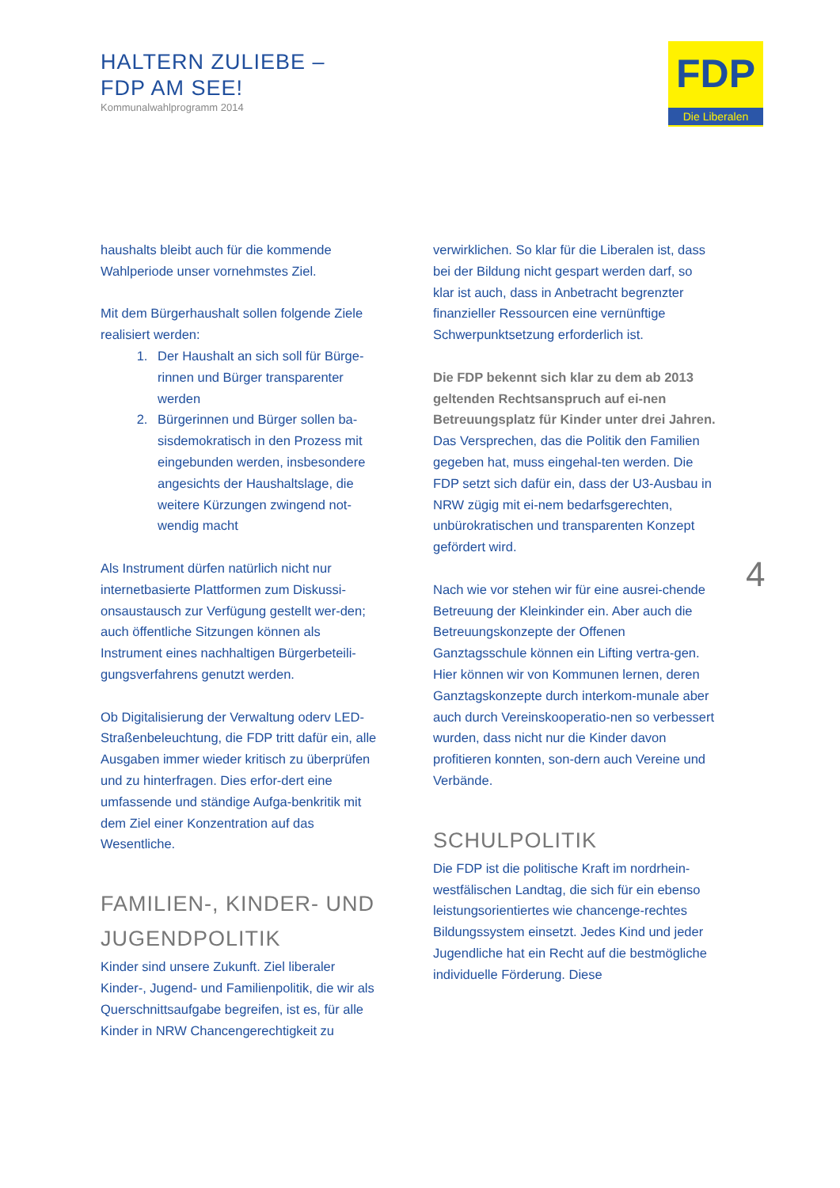HALTERN ZULIEBE –
FDP AM SEE!
Kommunalwahlprogramm 2014
FDP
Die Liberalen
haushalts bleibt auch für die kommende Wahlperiode unser vornehmstes Ziel.
Mit dem Bürgerhaushalt sollen folgende Ziele realisiert werden:
1. Der Haushalt an sich soll für Bürge-rinnen und Bürger transparenter werden
2. Bürgerinnen und Bürger sollen ba-sisdemokratisch in den Prozess mit eingebunden werden, insbesondere angesichts der Haushaltslage, die weitere Kürzungen zwingend not-wendig macht
Als Instrument dürfen natürlich nicht nur internetbasierte Plattformen zum Diskussi-onsaustausch zur Verfügung gestellt wer-den; auch öffentliche Sitzungen können als Instrument eines nachhaltigen Bürgerbeteili-gungsverfahrens genutzt werden.
Ob Digitalisierung der Verwaltung oderv LED-Straßenbeleuchtung, die FDP tritt dafür ein, alle Ausgaben immer wieder kritisch zu überprüfen und zu hinterfragen. Dies erfor-dert eine umfassende und ständige Aufga-benkritik mit dem Ziel einer Konzentration auf das Wesentliche.
FAMILIEN-, KINDER- UND JUGENDPOLITIK
Kinder sind unsere Zukunft. Ziel liberaler Kinder-, Jugend- und Familienpolitik, die wir als Querschnittsaufgabe begreifen, ist es, für alle Kinder in NRW Chancengerechtigkeit zu
verwirklichen. So klar für die Liberalen ist, dass bei der Bildung nicht gespart werden darf, so klar ist auch, dass in Anbetracht begrenzter finanzieller Ressourcen eine vernünftige Schwerpunktsetzung erforderlich ist.
Die FDP bekennt sich klar zu dem ab 2013 geltenden Rechtsanspruch auf ei-nen Betreuungsplatz für Kinder unter drei Jahren. Das Versprechen, das die Politik den Familien gegeben hat, muss eingehal-ten werden. Die FDP setzt sich dafür ein, dass der U3-Ausbau in NRW zügig mit ei-nem bedarfsgerechten, unbürokratischen und transparenten Konzept gefördert wird.
Nach wie vor stehen wir für eine ausrei-chende Betreuung der Kleinkinder ein. Aber auch die Betreuungskonzepte der Offenen Ganztagsschule können ein Lifting vertra-gen. Hier können wir von Kommunen lernen, deren Ganztagskonzepte durch interkom-munale aber auch durch Vereinskooperatio-nen so verbessert wurden, dass nicht nur die Kinder davon profitieren konnten, son-dern auch Vereine und Verbände.
SCHULPOLITIK
Die FDP ist die politische Kraft im nordrhein-westfälischen Landtag, die sich für ein ebenso leistungsorientiertes wie chancenge-rechtes Bildungssystem einsetzt. Jedes Kind und jeder Jugendliche hat ein Recht auf die bestmögliche individuelle Förderung. Diese
4